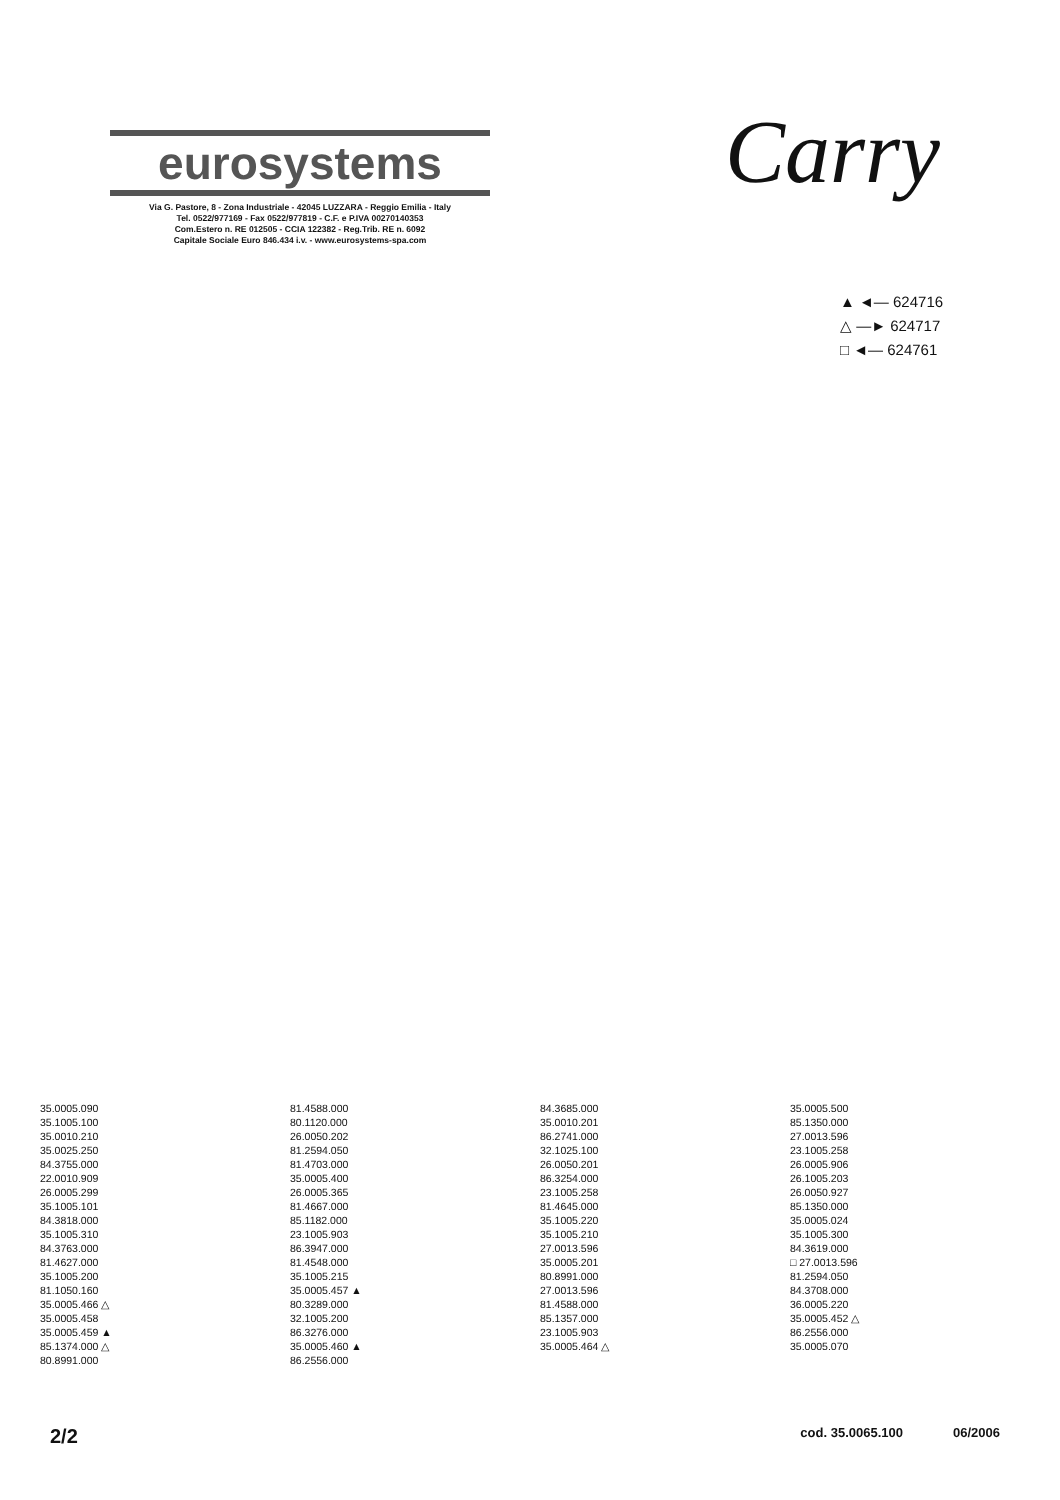eurosystems
Via G. Pastore, 8 - Zona Industriale - 42045 LUZZARA - Reggio Emilia - Italy
Tel. 0522/977169 - Fax 0522/977819 - C.F. e P.IVA 00270140353
Com.Estero n. RE 012505 - CCIA 122382 - Reg.Trib. RE n. 6092
Capitale Sociale Euro 846.434 i.v. - www.eurosystems-spa.com
Carry
▲ ◄— 624716
△ —► 624717
□ ◄— 624761
35.0005.090 81.4588.000 84.3685.000 35.0005.500 35.1005.100 80.1120.000 35.0010.201 85.1350.000 35.0010.210 26.0050.202 86.2741.000 27.0013.596 35.0025.250 81.2594.050 32.1025.100 23.1005.258 84.3755.000 81.4703.000 26.0050.201 26.0005.906 22.0010.909 35.0005.400 86.3254.000 26.1005.203 26.0005.299 26.0005.365 23.1005.258 26.0050.927 35.1005.101 81.4667.000 81.4645.000 85.1350.000 84.3818.000 85.1182.000 35.1005.220 35.0005.024 35.1005.310 23.1005.903 35.1005.210 35.1005.300 84.3763.000 86.3947.000 27.0013.596 84.3619.000 81.4627.000 81.4548.000 35.0005.201 □ 27.0013.596 35.1005.200 35.1005.215 80.8991.000 81.2594.050 81.1050.160 35.0005.457 ▲ 27.0013.596 84.3708.000 35.0005.466 △ 80.3289.000 81.4588.000 36.0005.220 35.0005.458 32.1005.200 85.1357.000 35.0005.452 △ 35.0005.459 ▲ 86.3276.000 23.1005.903 86.2556.000 85.1374.000 △ 35.0005.460 ▲ 35.0005.464 △ 35.0005.070 80.8991.000 86.2556.000
2/2 cod. 35.0065.100 06/2006